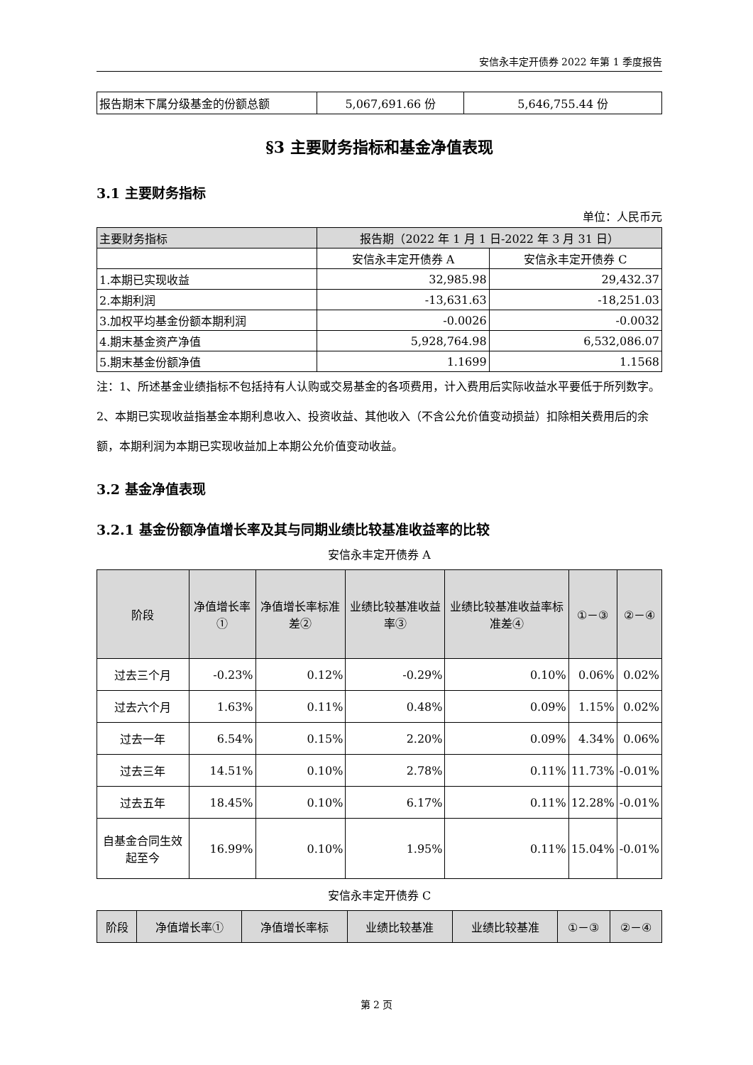安信永丰定开债券 2022 年第 1 季度报告
| 报告期末下属分级基金的份额总额 | 5,067,691.66 份 | 5,646,755.44 份 |
§3 主要财务指标和基金净值表现
3.1 主要财务指标
单位：人民币元
| 主要财务指标 | 报告期（2022 年 1 月 1 日-2022 年 3 月 31 日） | |
| --- | --- | --- |
| | 安信永丰定开债券 A | 安信永丰定开债券 C |
| 1.本期已实现收益 | 32,985.98 | 29,432.37 |
| 2.本期利润 | -13,631.63 | -18,251.03 |
| 3.加权平均基金份额本期利润 | -0.0026 | -0.0032 |
| 4.期末基金资产净值 | 5,928,764.98 | 6,532,086.07 |
| 5.期末基金份额净值 | 1.1699 | 1.1568 |
注：1、所述基金业绩指标不包括持有人认购或交易基金的各项费用，计入费用后实际收益水平要低于所列数字。
2、本期已实现收益指基金本期利息收入、投资收益、其他收入（不含公允价值变动损益）扣除相关费用后的余额，本期利润为本期已实现收益加上本期公允价值变动收益。
3.2 基金净值表现
3.2.1 基金份额净值增长率及其与同期业绩比较基准收益率的比较
安信永丰定开债券 A
| 阶段 | 净值增长率① | 净值增长率标准差② | 业绩比较基准收益率③ | 业绩比较基准收益率标准差④ | ①－③ | ②－④ |
| --- | --- | --- | --- | --- | --- | --- |
| 过去三个月 | -0.23% | 0.12% | -0.29% | 0.10% | 0.06% | 0.02% |
| 过去六个月 | 1.63% | 0.11% | 0.48% | 0.09% | 1.15% | 0.02% |
| 过去一年 | 6.54% | 0.15% | 2.20% | 0.09% | 4.34% | 0.06% |
| 过去三年 | 14.51% | 0.10% | 2.78% | 0.11% | 11.73% | -0.01% |
| 过去五年 | 18.45% | 0.10% | 6.17% | 0.11% | 12.28% | -0.01% |
| 自基金合同生效起至今 | 16.99% | 0.10% | 1.95% | 0.11% | 15.04% | -0.01% |
安信永丰定开债券 C
| 阶段 | 净值增长率① | 净值增长率标 | 业绩比较基准 | 业绩比较基准 | ①－③ | ②－④ |
| --- | --- | --- | --- | --- | --- | --- |
第 2 页